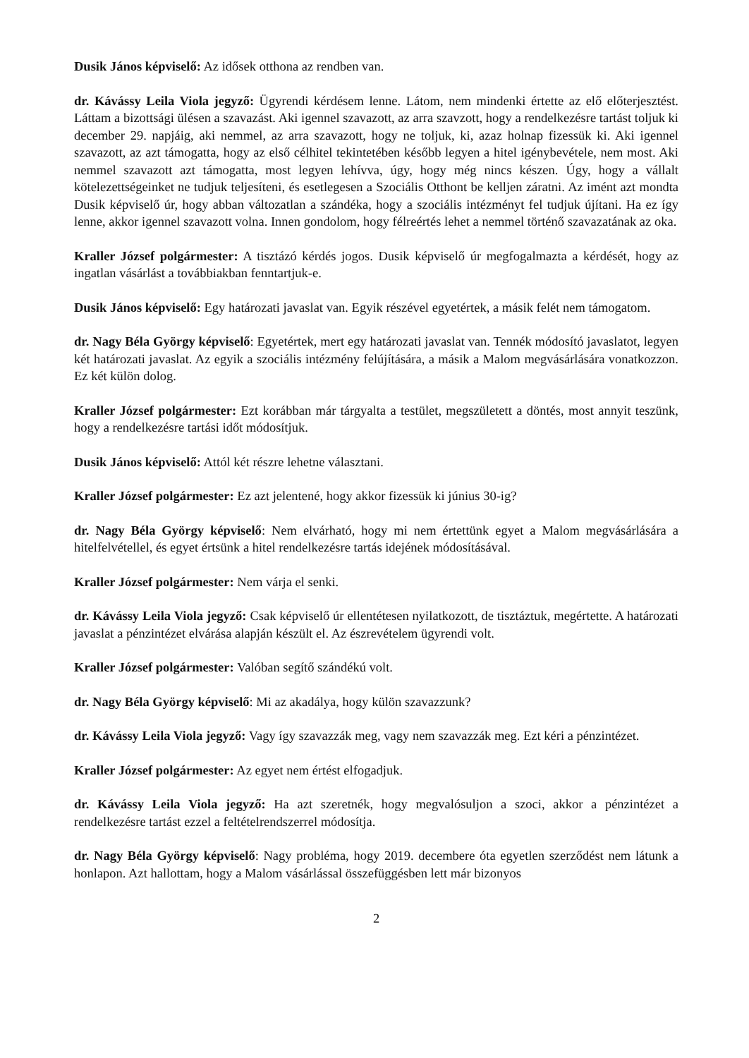Dusik János képviselő: Az idősek otthona az rendben van.
dr. Kávássy Leila Viola jegyző: Ügyrendi kérdésem lenne. Látom, nem mindenki értette az elő előterjesztést. Láttam a bizottsági ülésen a szavazást. Aki igennel szavazott, az arra szavzott, hogy a rendelkezésre tartást toljuk ki december 29. napjáig, aki nemmel, az arra szavazott, hogy ne toljuk, ki, azaz holnap fizessük ki. Aki igennel szavazott, az azt támogatta, hogy az első célhitel tekintetében később legyen a hitel igénybevétele, nem most. Aki nemmel szavazott azt támogatta, most legyen lehívva, úgy, hogy még nincs készen. Úgy, hogy a vállalt kötelezettségeinket ne tudjuk teljesíteni, és esetlegesen a Szociális Otthont be kelljen záratni. Az imént azt mondta Dusik képviselő úr, hogy abban változatlan a szándéka, hogy a szociális intézményt fel tudjuk újítani. Ha ez így lenne, akkor igennel szavazott volna. Innen gondolom, hogy félreértés lehet a nemmel történő szavazatának az oka.
Kraller József polgármester: A tisztázó kérdés jogos. Dusik képviselő úr megfogalmazta a kérdését, hogy az ingatlan vásárlást a továbbiakban fenntartjuk-e.
Dusik János képviselő: Egy határozati javaslat van. Egyik részével egyetértek, a másik felét nem támogatom.
dr. Nagy Béla György képviselő: Egyetértek, mert egy határozati javaslat van. Tennék módosító javaslatot, legyen két határozati javaslat. Az egyik a szociális intézmény felújítására, a másik a Malom megvásárlására vonatkozzon. Ez két külön dolog.
Kraller József polgármester: Ezt korábban már tárgyalta a testület, megszületett a döntés, most annyit teszünk, hogy a rendelkezésre tartási időt módosítjuk.
Dusik János képviselő: Attól két részre lehetne választani.
Kraller József polgármester: Ez azt jelentené, hogy akkor fizessük ki június 30-ig?
dr. Nagy Béla György képviselő: Nem elvárható, hogy mi nem értettünk egyet a Malom megvásárlására a hitelfelvétellel, és egyet értsünk a hitel rendelkezésre tartás idejének módosításával.
Kraller József polgármester: Nem várja el senki.
dr. Kávássy Leila Viola jegyző: Csak képviselő úr ellentétesen nyilatkozott, de tisztáztuk, megértette. A határozati javaslat a pénzintézet elvárása alapján készült el. Az észrevételem ügyrendi volt.
Kraller József polgármester: Valóban segítő szándékú volt.
dr. Nagy Béla György képviselő: Mi az akadálya, hogy külön szavazzunk?
dr. Kávássy Leila Viola jegyző: Vagy így szavazzák meg, vagy nem szavazzák meg. Ezt kéri a pénzintézet.
Kraller József polgármester: Az egyet nem értést elfogadjuk.
dr. Kávássy Leila Viola jegyző: Ha azt szeretnék, hogy megvalósuljon a szoci, akkor a pénzintézet a rendelkezésre tartást ezzel a feltételrendszerrel módosítja.
dr. Nagy Béla György képviselő: Nagy probléma, hogy 2019. decembere óta egyetlen szerződést nem látunk a honlapon. Azt hallottam, hogy a Malom vásárlással összefüggésben lett már bizonyos
2